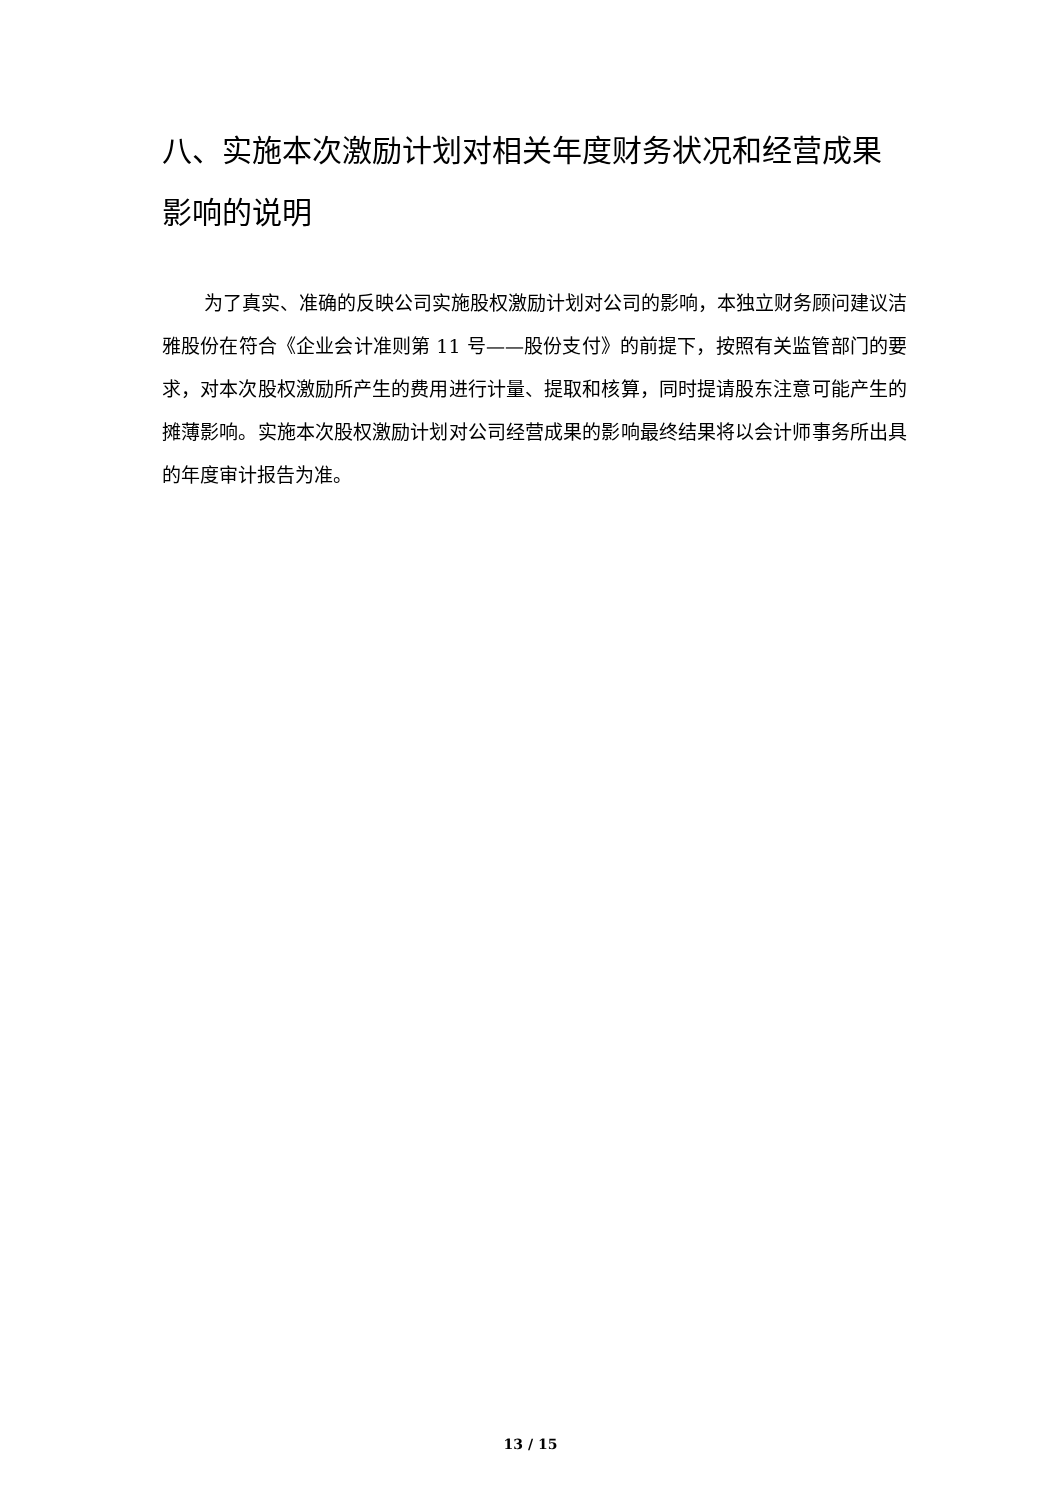八、实施本次激励计划对相关年度财务状况和经营成果影响的说明
为了真实、准确的反映公司实施股权激励计划对公司的影响，本独立财务顾问建议洁雅股份在符合《企业会计准则第 11 号——股份支付》的前提下，按照有关监管部门的要求，对本次股权激励所产生的费用进行计量、提取和核算，同时提请股东注意可能产生的摊薄影响。实施本次股权激励计划对公司经营成果的影响最终结果将以会计师事务所出具的年度审计报告为准。
13 / 15